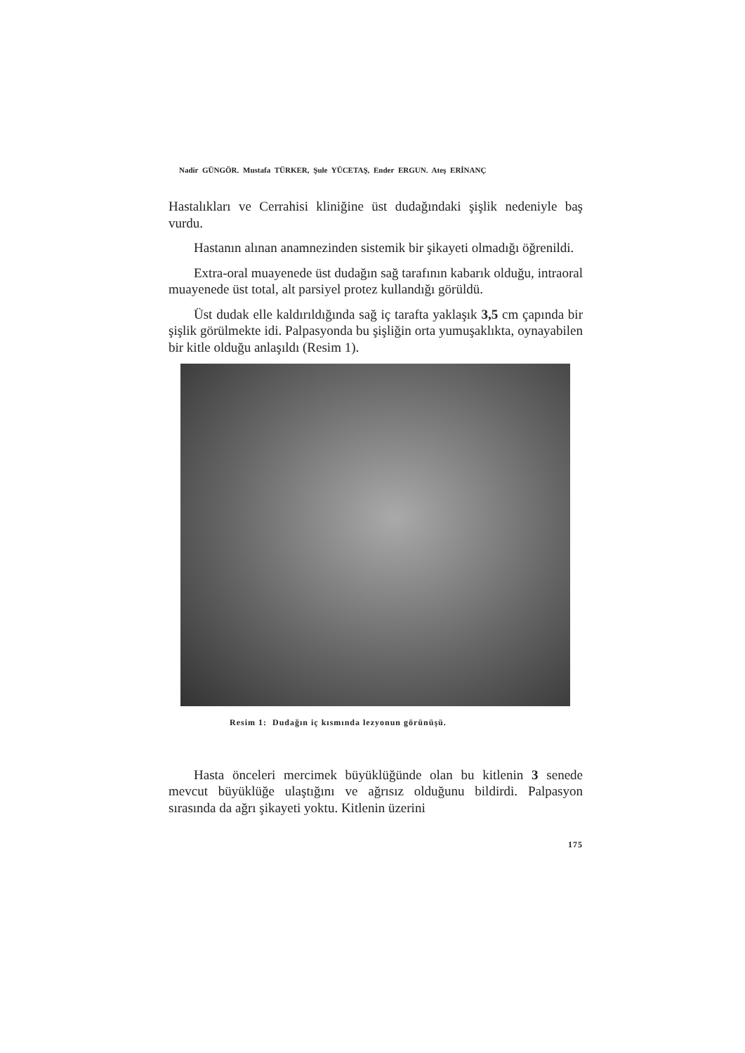Nadir GÜNGÖR. Mustafa TÜRKER, Şule YÜCETAŞ, Ender ERGUN. Ateş ERİNANÇ
Hastalıkları ve Cerrahisi kliniğine üst dudağındaki şişlik nedeniyle baş vurdu.
Hastanın alınan anamnezinden sistemik bir şikayeti olmadığı öğrenildi.
Extra-oral muayenede üst dudağın sağ tarafının kabarık olduğu, intraoral muayenede üst total, alt parsiyel protez kullandığı görüldü.
Üst dudak elle kaldırıldığında sağ iç tarafta yaklaşık 3,5 cm çapında bir şişlik görülmekte idi. Palpasyonda bu şişliğin orta yumuşaklıkta, oynayabilen bir kitle olduğu anlaşıldı (Resim 1).
Resim 1: Dudağın iç kısmında lezyonun görünüşü.
Hasta önceleri mercimek büyüklüğünde olan bu kitlenin 3 senede mevcut büyüklüğe ulaştığını ve ağrısız olduğunu bildirdi. Palpasyon sırasında da ağrı şikayeti yoktu. Kitlenin üzerini
175